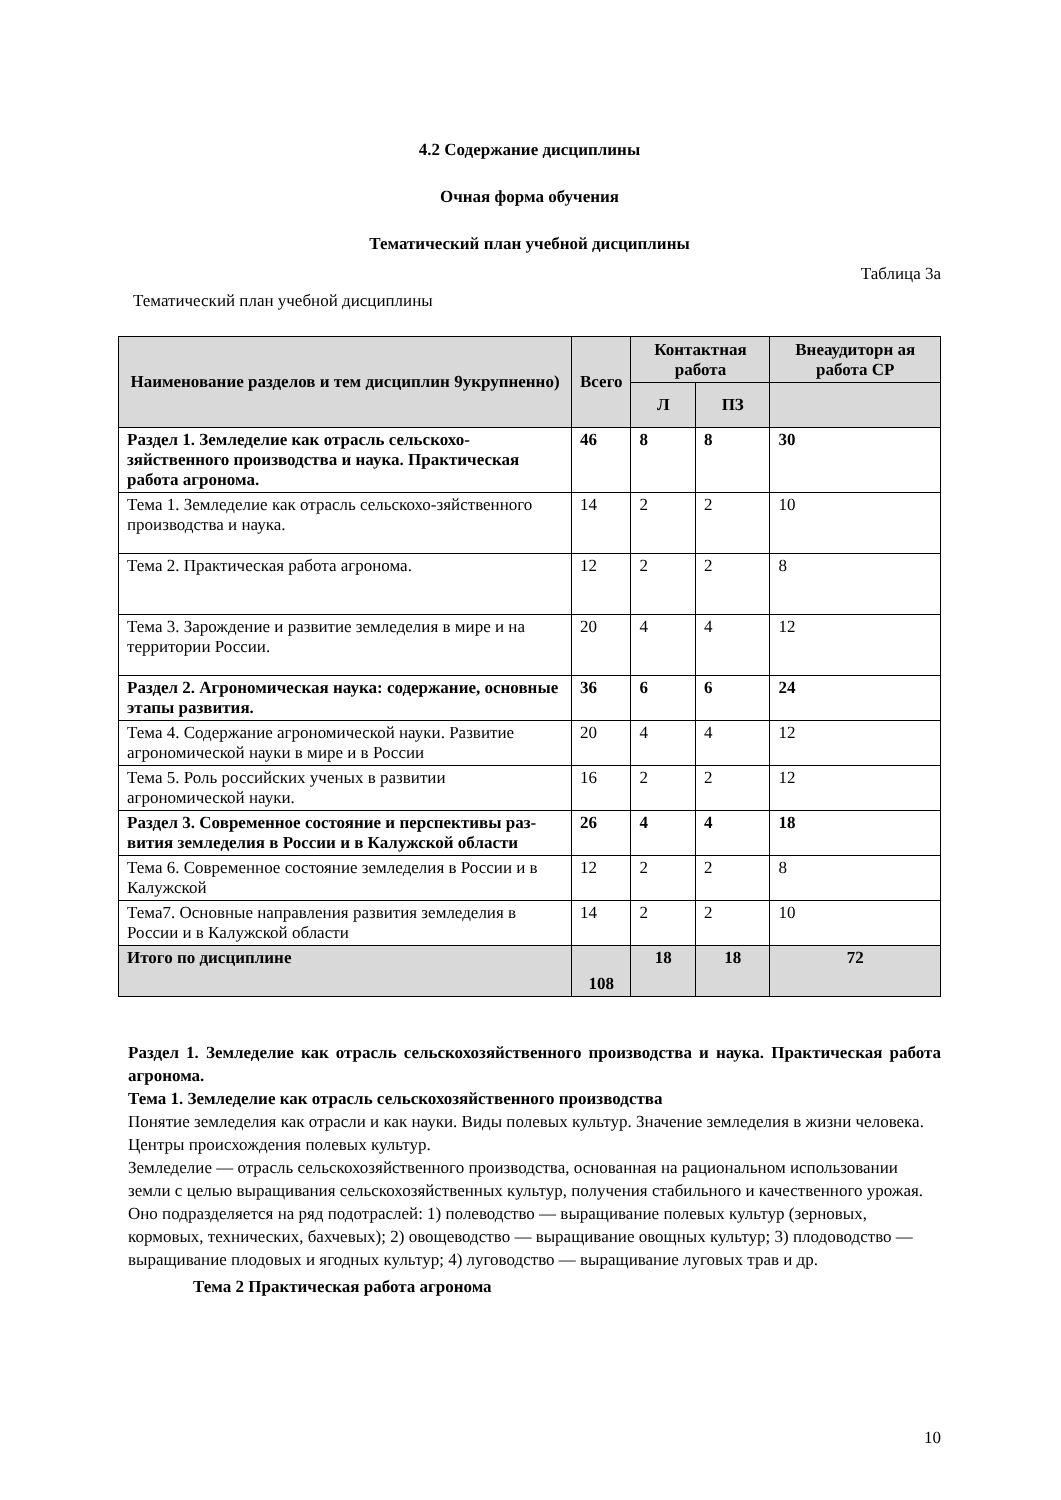4.2 Содержание дисциплины
Очная форма обучения
Тематический план учебной дисциплины
Таблица 3а
Тематический план учебной дисциплины
| Наименование разделов и тем дисциплин 9укрупненно) | Всего | Контактная работа | | Внеаудиторн ая работа СР |
| --- | --- | --- | --- | --- |
| | | Л | ПЗ | |
| Раздел 1. Земледелие как отрасль сельскохо-зяйственного производства и наука. Практическая работа агронома. | 46 | 8 | 8 | 30 |
| Тема 1. Земледелие как отрасль сельскохо-зяйственного производства и наука. | 14 | 2 | 2 | 10 |
| Тема 2. Практическая работа агронома. | 12 | 2 | 2 | 8 |
| Тема 3. Зарождение и развитие земледелия в мире и на территории России. | 20 | 4 | 4 | 12 |
| Раздел 2. Агрономическая наука: содержание, основные этапы развития. | 36 | 6 | 6 | 24 |
| Тема 4. Содержание агрономической науки. Развитие агрономической науки в мире и в России | 20 | 4 | 4 | 12 |
| Тема 5. Роль российских ученых в развитии агрономической науки. | 16 | 2 | 2 | 12 |
| Раздел 3. Современное состояние и перспективы раз-вития земледелия в России и в Калужской области | 26 | 4 | 4 | 18 |
| Тема 6. Современное состояние земледелия в России и в Калужской | 12 | 2 | 2 | 8 |
| Тема7. Основные направления развития земледелия в России и в Калужской области | 14 | 2 | 2 | 10 |
| Итого по дисциплине | 108 | 18 | 18 | 72 |
Раздел 1. Земледелие как отрасль сельскохозяйственного производства и наука. Практическая работа агронома.
Тема 1. Земледелие как отрасль сельскохозяйственного производства
Понятие земледелия как отрасли и как науки. Виды полевых культур. Значение земледелия в жизни человека. Центры происхождения полевых культур.
Земледелие — отрасль сельскохозяйственного производства, основанная на рациональном использовании земли с целью выращивания сельскохозяйственных культур, получения стабильного и качественного урожая.
Оно подразделяется на ряд подотраслей: 1) полеводство — выращивание полевых культур (зерновых, кормовых, технических, бахчевых); 2) овощеводство — выращивание овощных культур; 3) плодоводство — выращивание плодовых и ягодных культур; 4) луговодство — выращивание луговых трав и др.
Тема 2 Практическая работа агронома
10